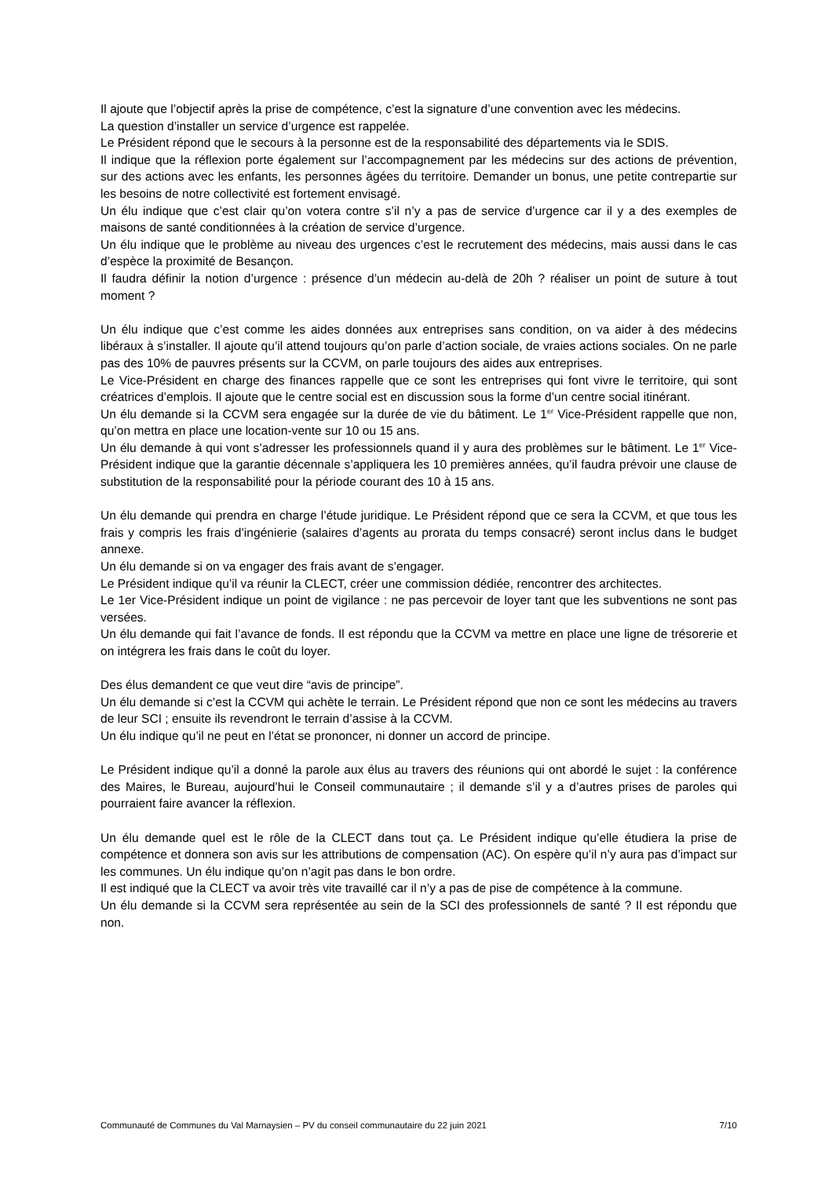Il ajoute que l’objectif après la prise de compétence, c’est la signature d’une convention avec les médecins.
La question d’installer un service d’urgence est rappelée.
Le Président répond que le secours à la personne est de la responsabilité des départements via le SDIS.
Il indique que la réflexion porte également sur l’accompagnement par les médecins sur des actions de prévention, sur des actions avec les enfants, les personnes âgées du territoire. Demander un bonus, une petite contrepartie sur les besoins de notre collectivité est fortement envisagé.
Un élu indique que c’est clair qu’on votera contre s’il n’y a pas de service d’urgence car il y a des exemples de maisons de santé conditionnées à la création de service d’urgence.
Un élu indique que le problème au niveau des urgences c’est le recrutement des médecins, mais aussi dans le cas d’espèce la proximité de Besançon.
Il faudra définir la notion d’urgence : présence d’un médecin au-delà de 20h ? réaliser un point de suture à tout moment ?
Un élu indique que c’est comme les aides données aux entreprises sans condition, on va aider à des médecins libéraux à s’installer. Il ajoute qu’il attend toujours qu’on parle d’action sociale, de vraies actions sociales. On ne parle pas des 10% de pauvres présents sur la CCVM, on parle toujours des aides aux entreprises.
Le Vice-Président en charge des finances rappelle que ce sont les entreprises qui font vivre le territoire, qui sont créatrices d’emplois. Il ajoute que le centre social est en discussion sous la forme d’un centre social itinérant.
Un élu demande si la CCVM sera engagée sur la durée de vie du bâtiment. Le 1<sup>er</sup> Vice-Président rappelle que non, qu’on mettra en place une location-vente sur 10 ou 15 ans.
Un élu demande à qui vont s’adresser les professionnels quand il y aura des problèmes sur le bâtiment. Le 1<sup>er</sup> Vice-Président indique que la garantie décennale s’appliquera les 10 premières années, qu’il faudra prévoir une clause de substitution de la responsabilité pour la période courant des 10 à 15 ans.
Un élu demande qui prendra en charge l’étude juridique. Le Président répond que ce sera la CCVM, et que tous les frais y compris les frais d’ingénierie (salaires d’agents au prorata du temps consacré) seront inclus dans le budget annexe.
Un élu demande si on va engager des frais avant de s’engager.
Le Président indique qu’il va réunir la CLECT, créer une commission dédiée, rencontrer des architectes.
Le 1er Vice-Président indique un point de vigilance : ne pas percevoir de loyer tant que les subventions ne sont pas versées.
Un élu demande qui fait l’avance de fonds. Il est répondu que la CCVM va mettre en place une ligne de trésorerie et on intégrera les frais dans le coût du loyer.
Des élus demandent ce que veut dire “avis de principe”.
Un élu demande si c’est la CCVM qui achète le terrain. Le Président répond que non ce sont les médecins au travers de leur SCI ; ensuite ils revendront le terrain d’assise à la CCVM.
Un élu indique qu’il ne peut en l’état se prononcer, ni donner un accord de principe.
Le Président indique qu’il a donné la parole aux élus au travers des réunions qui ont abordé le sujet : la conférence des Maires, le Bureau, aujourd’hui le Conseil communautaire ; il demande s’il y a d’autres prises de paroles qui pourraient faire avancer la réflexion.
Un élu demande quel est le rôle de la CLECT dans tout ça. Le Président indique qu’elle étudiera la prise de compétence et donnera son avis sur les attributions de compensation (AC). On espère qu’il n’y aura pas d’impact sur les communes. Un élu indique qu’on n’agit pas dans le bon ordre.
Il est indiqué que la CLECT va avoir très vite travaillé car il n’y a pas de pise de compétence à la commune.
Un élu demande si la CCVM sera représentée au sein de la SCI des professionnels de santé ? Il est répondu que non.
Communauté de Communes du Val Marnaysien – PV du conseil communautaire du 22 juin 2021 7/10